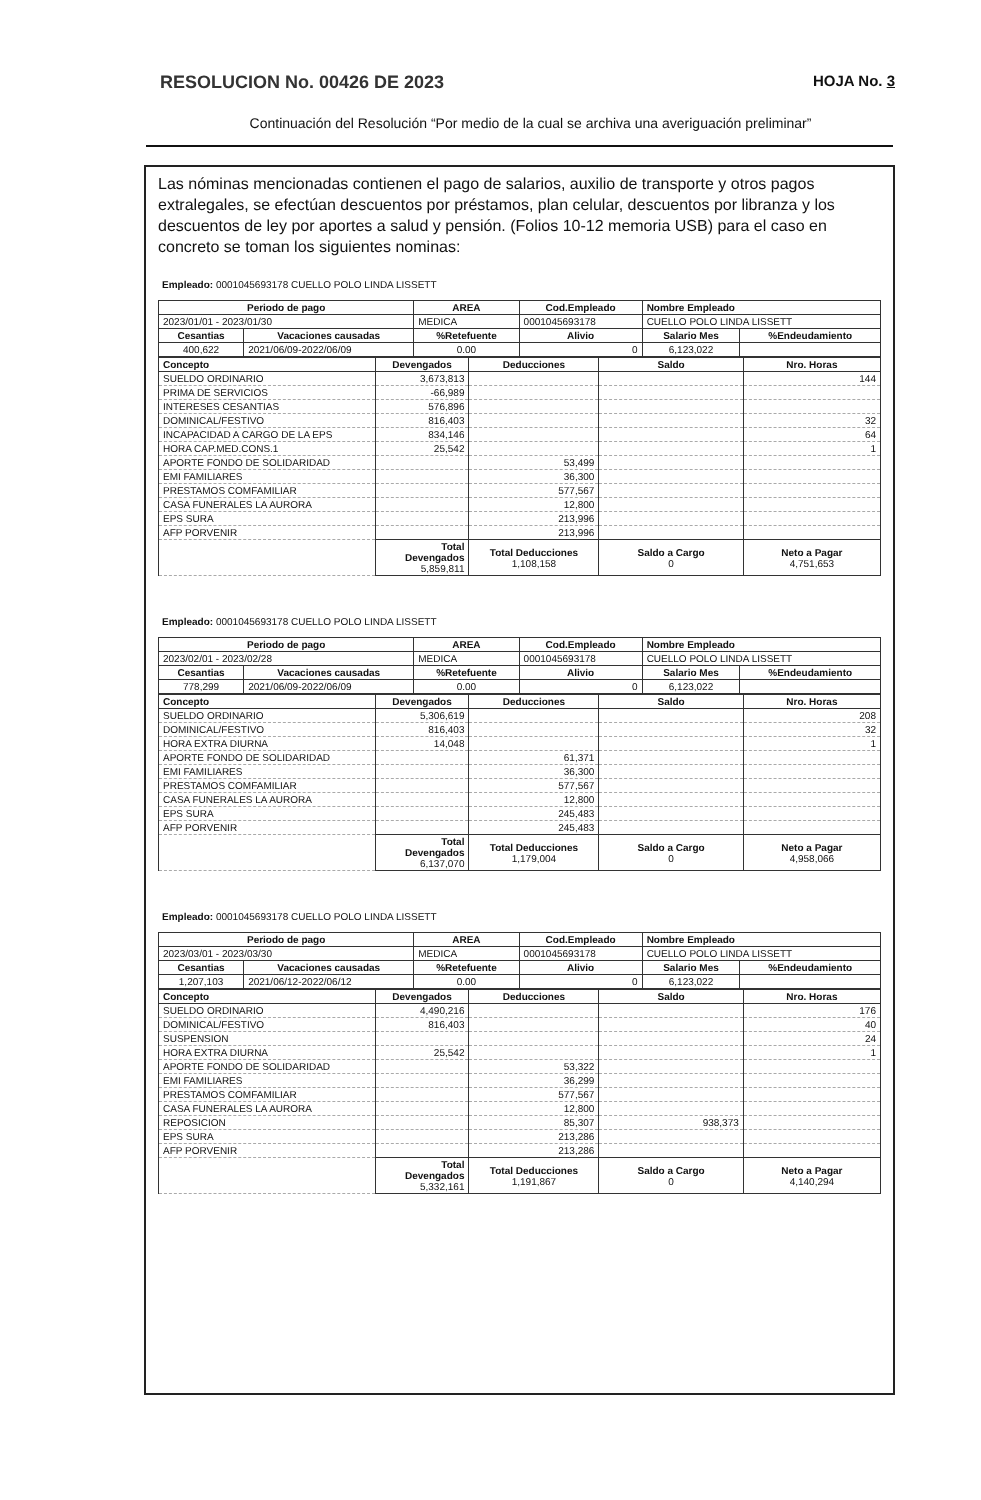RESOLUCION No. 00426 DE 2023 HOJA No. 3
Continuación del Resolución “Por medio de la cual se archiva una averiguación preliminar”
Las nóminas mencionadas contienen el pago de salarios, auxilio de transporte y otros pagos extralegales, se efectúan descuentos por préstamos, plan celular, descuentos por libranza y los descuentos de ley por aportes a salud y pensión. (Folios 10-12 memoria USB) para el caso en concreto se toman los siguientes nominas:
Empleado: 0001045693178 CUELLO POLO LINDA LISSETT
| Periodo de pago | | AREA | Cod.Empleado | Nombre Empleado | |
| --- | --- | --- | --- | --- | --- |
| 2023/01/01 - 2023/01/30 | | MEDICA | 0001045693178 | CUELLO POLO LINDA LISSETT | |
| Cesantias | Vacaciones causadas | %Retefuente | Alivio | Salario Mes | %Endeudamiento |
| 400,622 | 2021/06/09-2022/06/09 | 0.00 | 0 | 6,123,022 | |
| Concepto | Devengados | Deducciones | Saldo | Nro. Horas |
| --- | --- | --- | --- | --- |
| SUELDO ORDINARIO | 3,673,813 | | | 144 |
| PRIMA DE SERVICIOS | -66,989 | | | |
| INTERESES CESANTIAS | 576,896 | | | |
| DOMINICAL/FESTIVO | 816,403 | | | 32 |
| INCAPACIDAD A CARGO DE LA EPS | 834,146 | | | 64 |
| HORA CAP.MED.CONS.1 | 25,542 | | | 1 |
| APORTE FONDO DE SOLIDARIDAD | | 53,499 | | |
| EMI FAMILIARES | | 36,300 | | |
| PRESTAMOS COMFAMILIAR | | 577,567 | | |
| CASA FUNERALES LA AURORA | | 12,800 | | |
| EPS SURA | | 213,996 | | |
| AFP PORVENIR | | 213,996 | | |
| | Total Devengados 5,859,811 | Total Deducciones 1,108,158 | Saldo a Cargo 0 | Neto a Pagar 4,751,653 |
Empleado: 0001045693178 CUELLO POLO LINDA LISSETT
| Periodo de pago | | AREA | Cod.Empleado | Nombre Empleado | |
| --- | --- | --- | --- | --- | --- |
| 2023/02/01 - 2023/02/28 | | MEDICA | 0001045693178 | CUELLO POLO LINDA LISSETT | |
| Cesantias | Vacaciones causadas | %Retefuente | Alivio | Salario Mes | %Endeudamiento |
| 778,299 | 2021/06/09-2022/06/09 | 0.00 | 0 | 6,123,022 | |
| Concepto | Devengados | Deducciones | Saldo | Nro. Horas |
| --- | --- | --- | --- | --- |
| SUELDO ORDINARIO | 5,306,619 | | | 208 |
| DOMINICAL/FESTIVO | 816,403 | | | 32 |
| HORA EXTRA DIURNA | 14,048 | | | 1 |
| APORTE FONDO DE SOLIDARIDAD | | 61,371 | | |
| EMI FAMILIARES | | 36,300 | | |
| PRESTAMOS COMFAMILIAR | | 577,567 | | |
| CASA FUNERALES LA AURORA | | 12,800 | | |
| EPS SURA | | 245,483 | | |
| AFP PORVENIR | | 245,483 | | |
| | Total Devengados 6,137,070 | Total Deducciones 1,179,004 | Saldo a Cargo 0 | Neto a Pagar 4,958,066 |
Empleado: 0001045693178 CUELLO POLO LINDA LISSETT
| Periodo de pago | | AREA | Cod.Empleado | Nombre Empleado | |
| --- | --- | --- | --- | --- | --- |
| 2023/03/01 - 2023/03/30 | | MEDICA | 0001045693178 | CUELLO POLO LINDA LISSETT | |
| Cesantias | Vacaciones causadas | %Retefuente | Alivio | Salario Mes | %Endeudamiento |
| 1,207,103 | 2021/06/12-2022/06/12 | 0.00 | 0 | 6,123,022 | |
| Concepto | Devengados | Deducciones | Saldo | Nro. Horas |
| --- | --- | --- | --- | --- |
| SUELDO ORDINARIO | 4,490,216 | | | 176 |
| DOMINICAL/FESTIVO | 816,403 | | | 40 |
| SUSPENSION | | | | 24 |
| HORA EXTRA DIURNA | 25,542 | | | 1 |
| APORTE FONDO DE SOLIDARIDAD | | 53,322 | | |
| EMI FAMILIARES | | 36,299 | | |
| PRESTAMOS COMFAMILIAR | | 577,567 | | |
| CASA FUNERALES LA AURORA | | 12,800 | | |
| REPOSICION | | 85,307 | 938,373 | |
| EPS SURA | | 213,286 | | |
| AFP PORVENIR | | 213,286 | | |
| | Total Devengados 5,332,161 | Total Deducciones 1,191,867 | Saldo a Cargo 0 | Neto a Pagar 4,140,294 |